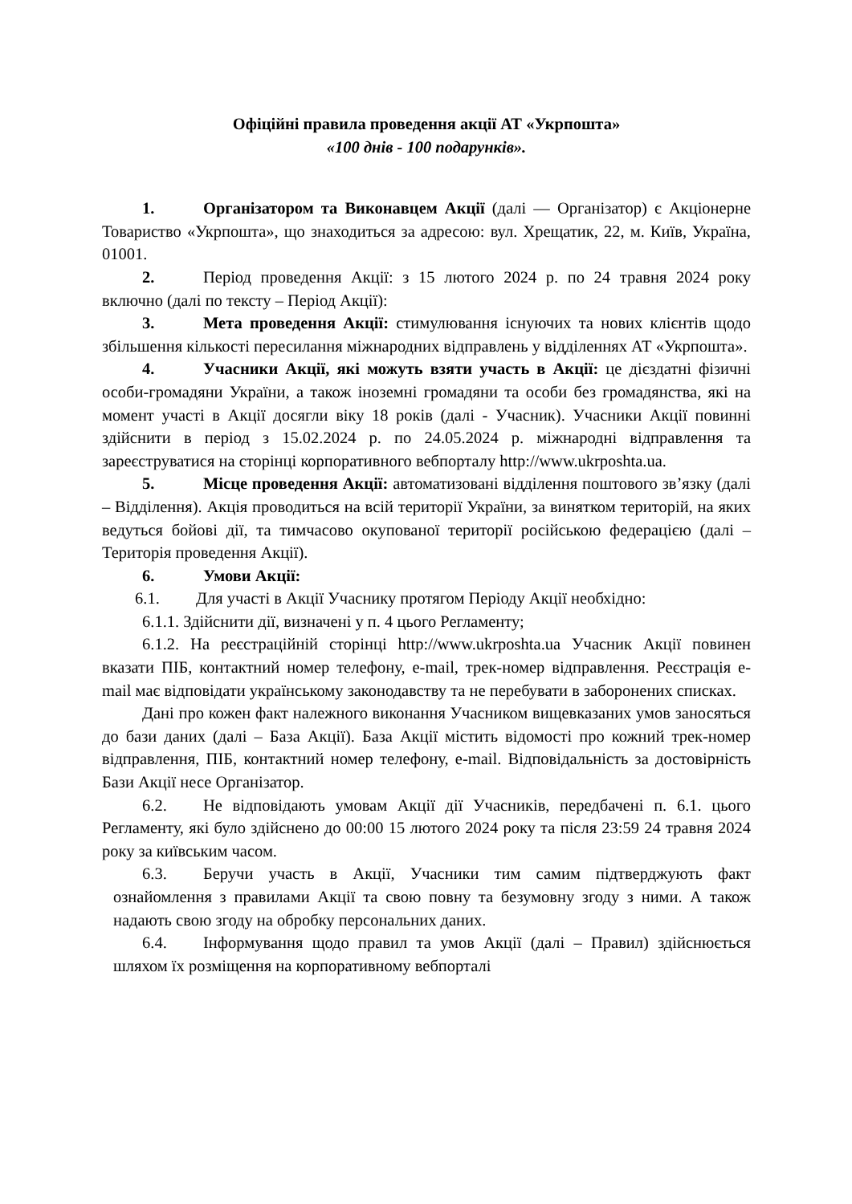Офіційні правила проведення акції АТ «Укрпошта»
«100 днів - 100 подарунків».
1. Організатором та Виконавцем Акції (далі — Організатор) є Акціонерне Товариство «Укрпошта», що знаходиться за адресою: вул. Хрещатик, 22, м. Київ, Україна, 01001.
2. Період проведення Акції: з 15 лютого 2024 р. по 24 травня 2024 року включно (далі по тексту – Період Акції):
3. Мета проведення Акції: стимулювання існуючих та нових клієнтів щодо збільшення кількості пересилання міжнародних відправлень у відділеннях АТ «Укрпошта».
4. Учасники Акції, які можуть взяти участь в Акції: це дієздатні фізичні особи-громадяни України, а також іноземні громадяни та особи без громадянства, які на момент участі в Акції досягли віку 18 років (далі - Учасник). Учасники Акції повинні здійснити в період з 15.02.2024 р. по 24.05.2024 р. міжнародні відправлення та зареєструватися на сторінці корпоративного вебпорталу http://www.ukrposhta.ua.
5. Місце проведення Акції: автоматизовані відділення поштового зв’язку (далі – Відділення). Акція проводиться на всій території України, за винятком територій, на яких ведуться бойові дії, та тимчасово окупованої території російською федерацією (далі – Територія проведення Акції).
6. Умови Акції:
6.1. Для участі в Акції Учаснику протягом Періоду Акції необхідно:
6.1.1. Здійснити дії, визначені у п. 4 цього Регламенту;
6.1.2. На реєстраційній сторінці http://www.ukrposhta.ua Учасник Акції повинен вказати ПІБ, контактний номер телефону, e-mail, трек-номер відправлення. Реєстрація e-mail має відповідати українському законодавству та не перебувати в заборонених списках.
Дані про кожен факт належного виконання Учасником вищевказаних умов заносяться до бази даних (далі – База Акції). База Акції містить відомості про кожний трек-номер відправлення, ПІБ, контактний номер телефону, e-mail. Відповідальність за достовірність Бази Акції несе Організатор.
6.2. Не відповідають умовам Акції дії Учасників, передбачені п. 6.1. цього Регламенту, які було здійснено до 00:00 15 лютого 2024 року та після 23:59 24 травня 2024 року за київським часом.
6.3. Беручи участь в Акції, Учасники тим самим підтверджують факт ознайомлення з правилами Акції та свою повну та безумовну згоду з ними. А також надають свою згоду на обробку персональних даних.
6.4. Інформування щодо правил та умов Акції (далі – Правил) здійснюється шляхом їх розміщення на корпоративному вебпорталі